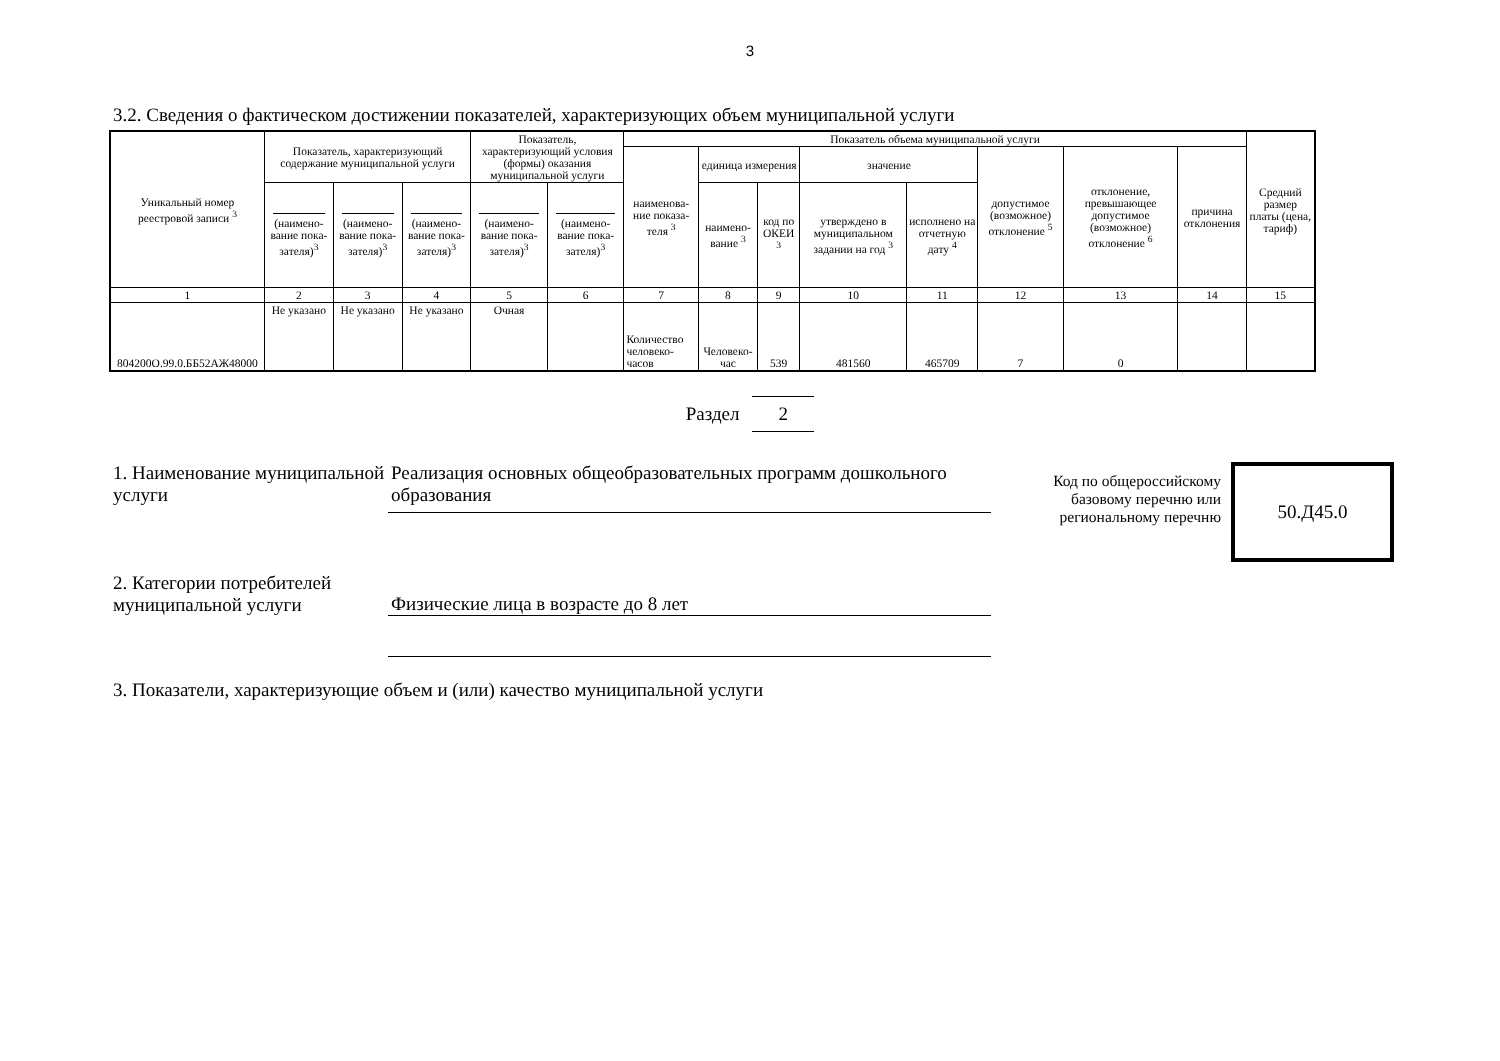3
3.2. Сведения о фактическом достижении показателей, характеризующих объем муниципальной услуги
| Уникальный номер реестровой записи <sup>3</sup> | Показатель, характеризующий содержание муниципальной услуги | | | Показатель, характеризующий условия (формы) оказания муниципальной услуги | | Показатель объема муниципальной услуги | | | | | | | | Средний размер платы (цена, тариф) |
| --- | --- | --- | --- | --- | --- | --- | --- | --- | --- | --- | --- | --- | --- | --- |
| | | | | | | наименова-ние показа-теля <sup>3</sup> | единица измерения | | значение | | допустимое (возможное) отклонение <sup>5</sup> | отклонение, превышающее допустимое (возможное) отклонение <sup>6</sup> | причина отклонения | |
| | (наимено-вание пока-зателя)<sup>3</sup> | (наимено-вание пока-зателя)<sup>3</sup> | (наимено-вание пока-зателя)<sup>3</sup> | (наимено-вание пока-зателя)<sup>3</sup> | (наимено-вание пока-зателя)<sup>3</sup> | | наимено-вание <sup>3</sup> | код по ОКЕИ <sup>3</sup> | утверждено в муниципальном задании на год <sup>3</sup> | исполнено на отчетную дату <sup>4</sup> | | | | |
| 1 | 2 | 3 | 4 | 5 | 6 | 7 | 8 | 9 | 10 | 11 | 12 | 13 | 14 | 15 |
| 804200О.99.0.ББ52АЖ48000 | Не указано | Не указано | Не указано | Очная | | Количество человеко-часов | Человеко-час | 539 | 481560 | 465709 | 7 | 0 | | |
Раздел 2
1. Наименование муниципальной услуги
Реализация основных общеобразовательных программ дошкольного образования
Код по общероссийскому базовому перечню или региональному перечню
50.Д45.0
2. Категории потребителей муниципальной услуги
Физические лица в возрасте до 8 лет
3. Показатели, характеризующие объем и (или) качество муниципальной услуги